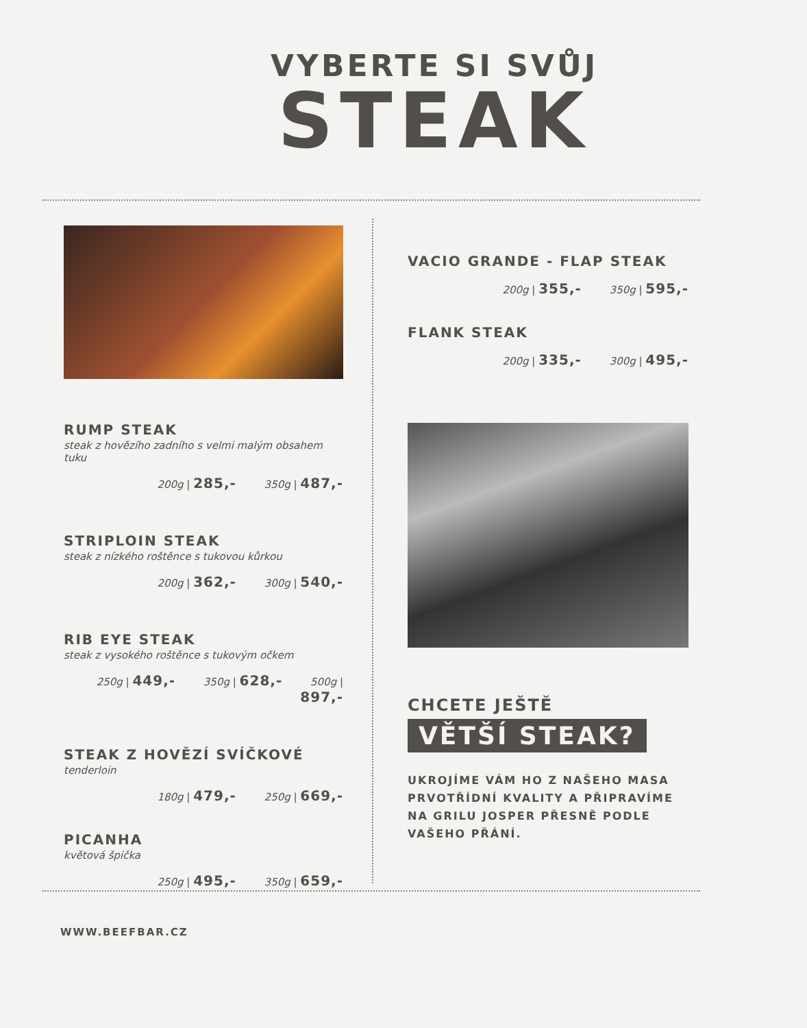VYBERTE SI SVŮJ
STEAK
RUMP STEAK
steak z hovězího zadního s velmi malým obsahem tuku
200g | 285,- 350g | 487,-
STRIPLOIN STEAK
steak z nízkého roštěnce s tukovou kůrkou
200g | 362,- 300g | 540,-
RIB EYE STEAK
steak z vysokého roštěnce s tukovým očkem
250g | 449,- 350g | 628,- 500g | 897,-
STEAK Z HOVĚZÍ SVÍČKOVÉ
tenderloin
180g | 479,- 250g | 669,-
PICANHA
květová špička
250g | 495,- 350g | 659,-
VACIO GRANDE - FLAP STEAK
200g | 355,- 350g | 595,-
FLANK STEAK
200g | 335,- 300g | 495,-
CHCETE JEŠTĚ
VĚTŠÍ STEAK?
UKROJÍME VÁM HO Z NAŠEHO MASA PRVOTŘÍDNÍ KVALITY A PŘIPRAVÍME NA GRILU JOSPER PŘESNĚ PODLE VAŠEHO PŘÁNÍ.
WWW.BEEFBAR.CZ